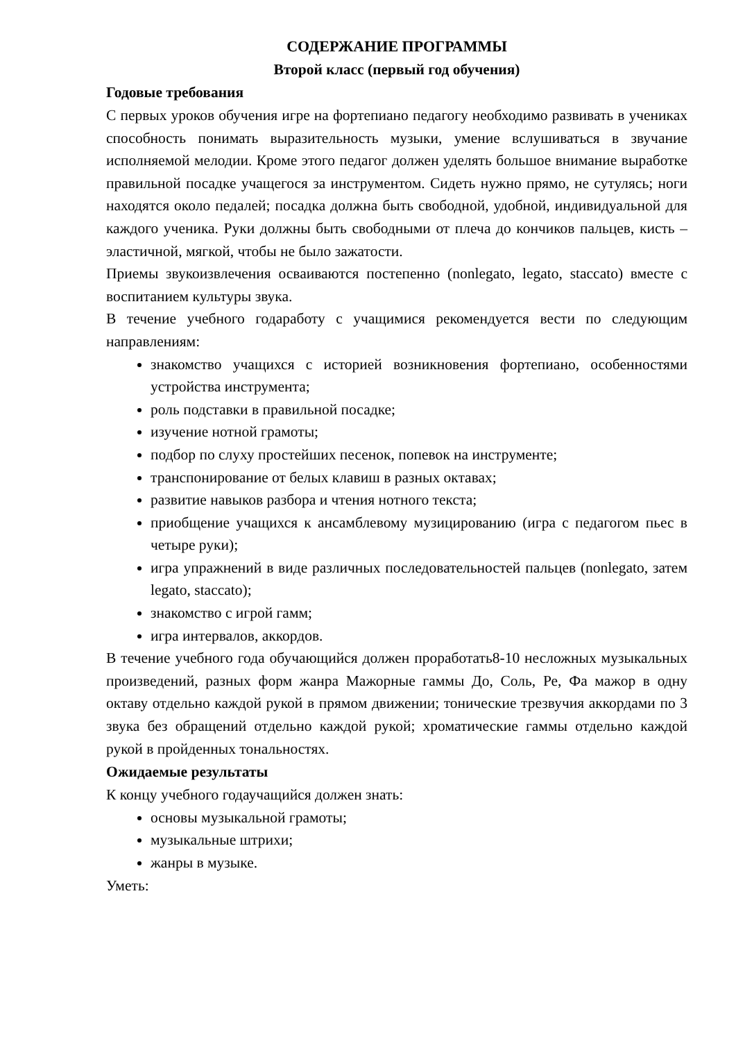СОДЕРЖАНИЕ ПРОГРАММЫ
Второй класс (первый год обучения)
Годовые требования
С первых уроков обучения игре на фортепиано педагогу необходимо развивать в учениках способность понимать выразительность музыки, умение вслушиваться в звучание исполняемой мелодии. Кроме этого педагог должен уделять большое внимание выработке правильной посадке учащегося за инструментом. Сидеть нужно прямо, не сутулясь; ноги находятся около педалей; посадка должна быть свободной, удобной, индивидуальной для каждого ученика. Руки должны быть свободными от плеча до кончиков пальцев, кисть – эластичной, мягкой, чтобы не было зажатости.
Приемы звукоизвлечения осваиваются постепенно (nonlegato, legato, staccato) вместе с воспитанием культуры звука.
В течение учебного годаработу с учащимися рекомендуется вести по следующим направлениям:
знакомство учащихся с историей возникновения фортепиано, особенностями устройства инструмента;
роль подставки в правильной посадке;
изучение нотной грамоты;
подбор по слуху простейших песенок, попевок на инструменте;
транспонирование от белых клавиш в разных октавах;
развитие навыков разбора и чтения нотного текста;
приобщение учащихся к ансамблевому музицированию (игра с педагогом пьес в четыре руки);
игра упражнений в виде различных последовательностей пальцев (nonlegato, затем legato, staccato);
знакомство с игрой гамм;
игра интервалов, аккордов.
В течение учебного года обучающийся должен проработать8-10 несложных музыкальных произведений, разных форм жанра Мажорные гаммы До, Соль, Ре, Фа мажор в одну октаву отдельно каждой рукой в прямом движении; тонические трезвучия аккордами по 3 звука без обращений отдельно каждой рукой; хроматические гаммы отдельно каждой рукой в пройденных тональностях.
Ожидаемые результаты
К концу учебного годаучащийся должен знать:
основы музыкальной грамоты;
музыкальные штрихи;
жанры в музыке.
Уметь: